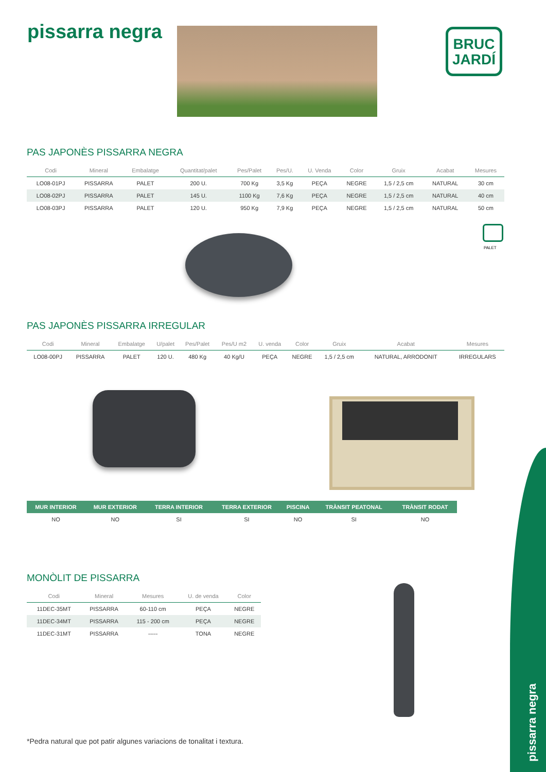pissarra negra
BRUC
JARDÍ
PAS JAPONÈS PISSARRA NEGRA
| Codi | Mineral | Embalatge | Quantitat/palet | Pes/Palet | Pes/U. | U. Venda | Color | Gruix | Acabat | Mesures |
| --- | --- | --- | --- | --- | --- | --- | --- | --- | --- | --- |
| LO08-01PJ | PISSARRA | PALET | 200 U. | 700 Kg | 3,5 Kg | PEÇA | NEGRE | 1,5 / 2,5 cm | NATURAL | 30 cm |
| LO08-02PJ | PISSARRA | PALET | 145 U. | 1100 Kg | 7,6 Kg | PEÇA | NEGRE | 1,5 / 2,5 cm | NATURAL | 40 cm |
| LO08-03PJ | PISSARRA | PALET | 120 U. | 950 Kg | 7,9 Kg | PEÇA | NEGRE | 1,5 / 2,5 cm | NATURAL | 50 cm |
PALET
PAS JAPONÈS PISSARRA IRREGULAR
| Codi | Mineral | Embalatge | U/palet | Pes/Palet | Pes/U m2 | U. venda | Color | Gruix | Acabat | Mesures |
| --- | --- | --- | --- | --- | --- | --- | --- | --- | --- | --- |
| LO08-00PJ | PISSARRA | PALET | 120 U. | 480 Kg | 40 Kg/U | PEÇA | NEGRE | 1,5 / 2,5 cm | NATURAL, ARRODONIT | IRREGULARS |
| MUR INTERIOR | MUR EXTERIOR | TERRA INTERIOR | TERRA EXTERIOR | PISCINA | TRÀNSIT PEATONAL | TRÀNSIT RODAT |
| --- | --- | --- | --- | --- | --- | --- |
| NO | NO | SI | SI | NO | SI | NO |
MONÒLIT DE PISSARRA
| Codi | Mineral | Mesures | U. de venda | Color |
| --- | --- | --- | --- | --- |
| 11DEC-35MT | PISSARRA | 60-110 cm | PEÇA | NEGRE |
| 11DEC-34MT | PISSARRA | 115 - 200 cm | PEÇA | NEGRE |
| 11DEC-31MT | PISSARRA | ----- | TONA | NEGRE |
*Pedra natural que pot patir algunes variacions de tonalitat i textura.
pissarra negra